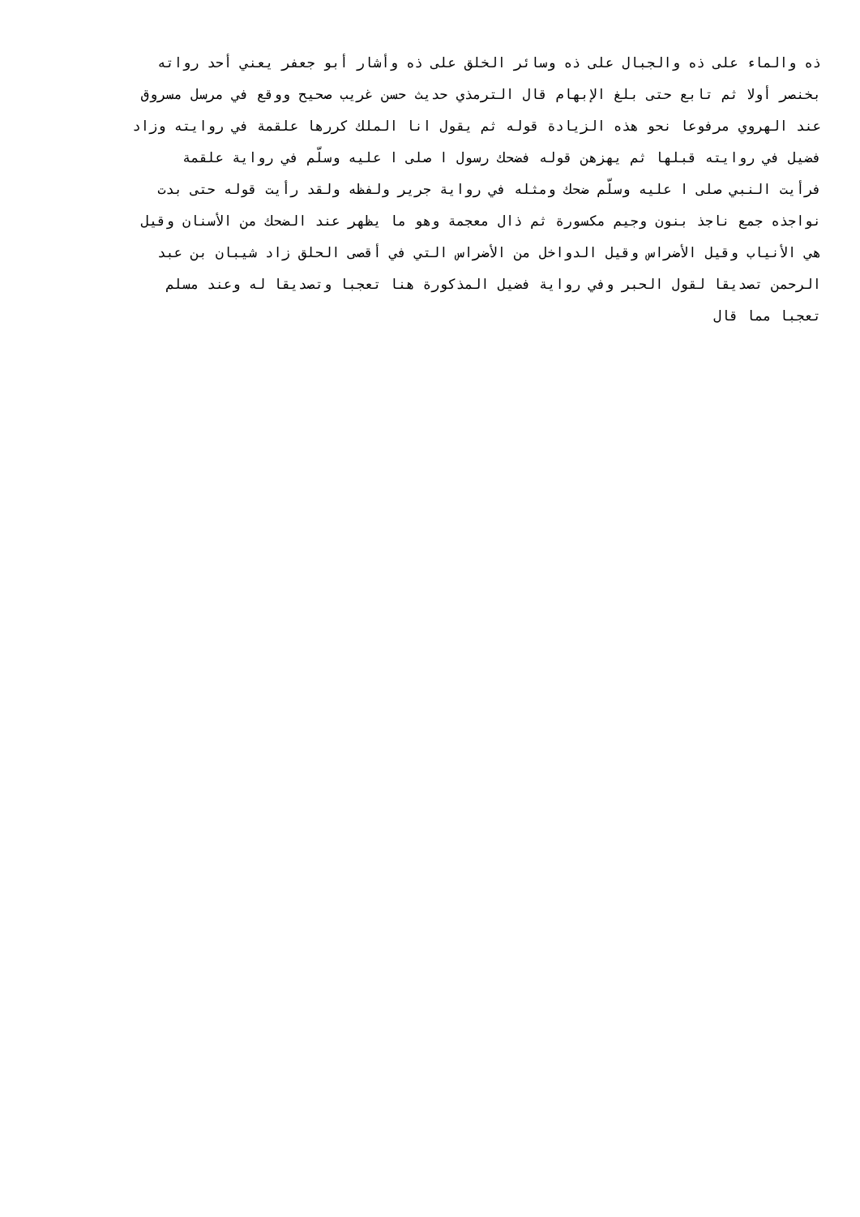ذه والماء على ذه والجبال على ذه وسائر الخلق على ذه وأشار أبو جعفر يعني أحد رواته
بخنصر أولا ثم تابع حتى بلغ الإبهام قال الترمذي حديث حسن غريب صحيح ووقع في مرسل مسروق
عند الهروي مرفوعا نحو هذه الزيادة قوله ثم يقول انا الملك كررها علقمة في روايته وزاد
فضيل في روايته قبلها ثم يهزهن قوله فضحك رسول ا صلى ا عليه وسلّم في رواية علقمة
فرأيت النبي صلى ا عليه وسلّم ضحك ومثله في رواية جرير ولفظه ولقد رأيت قوله حتى بدت
نواجذه جمع ناجذ بنون وجيم مكسورة ثم ذال معجمة وهو ما يظهر عند الضحك من الأسنان وقيل
هي الأنياب وقيل الأضراس وقيل الدواخل من الأضراس التي في أقصى الحلق زاد شيبان بن عبد
الرحمن تصديقا لقول الحبر وفي رواية فضيل المذكورة هنا تعجبا وتصديقا له وعند مسلم
تعجبا مما قال